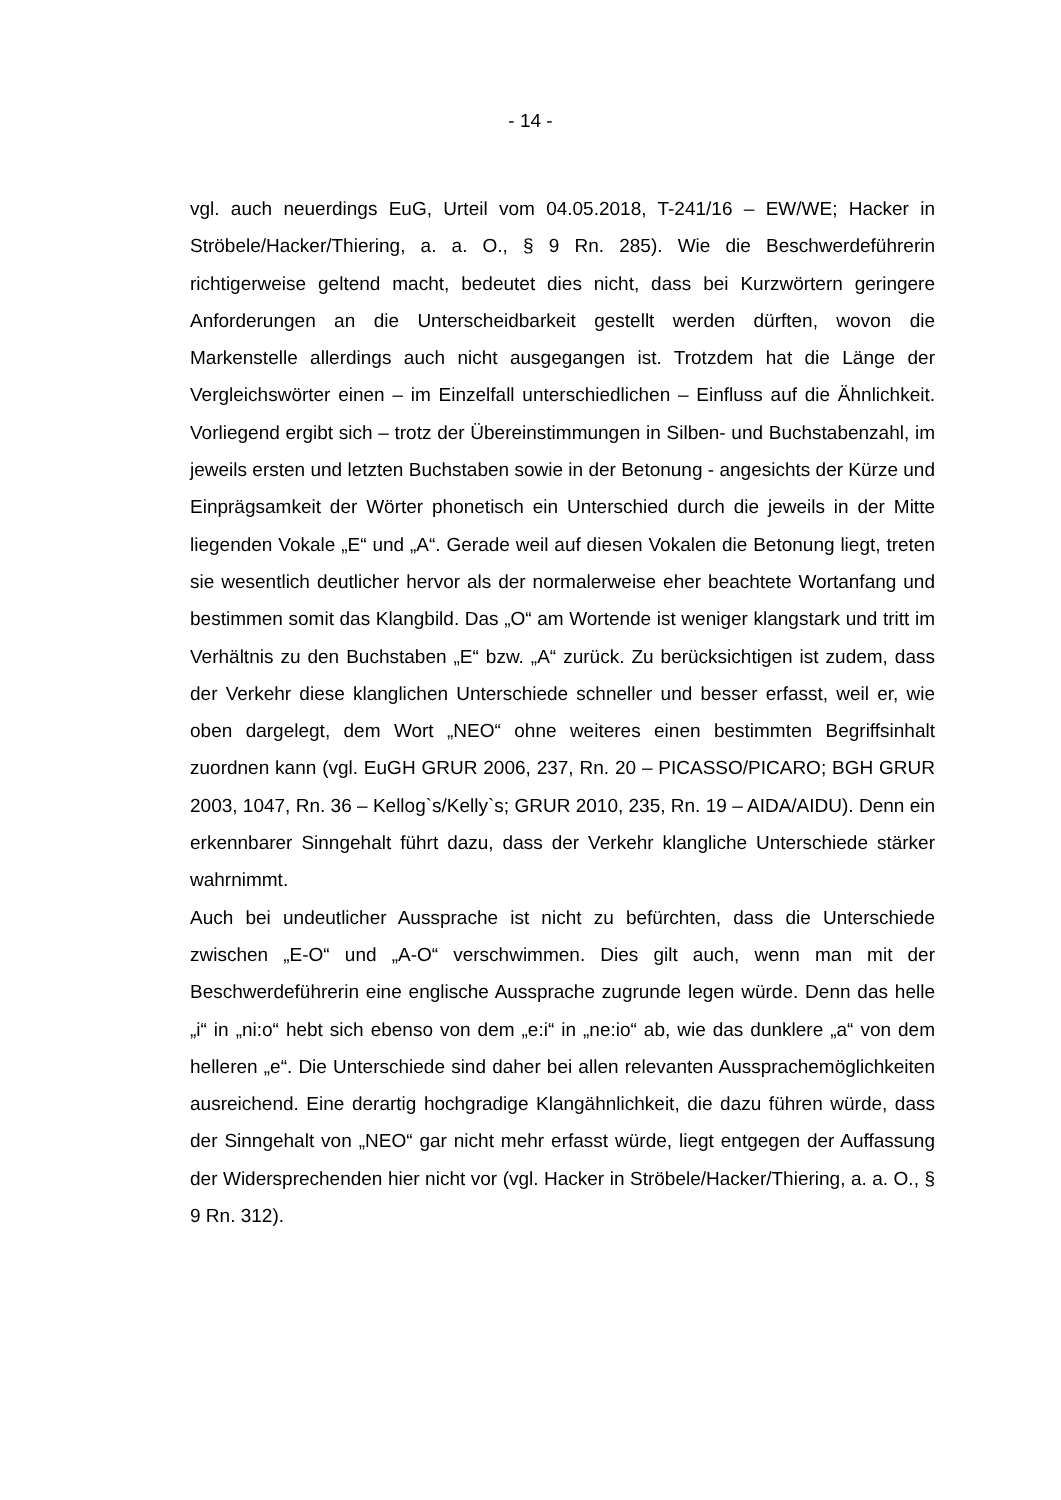- 14 -
vgl. auch neuerdings EuG, Urteil vom 04.05.2018, T-241/16 – EW/WE; Hacker in Ströbele/Hacker/Thiering, a. a. O., § 9 Rn. 285). Wie die Beschwerdeführe­rin richtigerweise geltend macht, bedeutet dies nicht, dass bei Kurzwörtern ge­ringere Anforderungen an die Unterscheidbarkeit gestellt werden dürften, wo­von die Markenstelle allerdings auch nicht ausgegangen ist. Trotzdem hat die Länge der Vergleichswörter einen – im Einzelfall unterschiedlichen – Einfluss auf die Ähnlichkeit. Vorliegend ergibt sich – trotz der Übereinstimmungen in Silben- und Buchstabenzahl, im jeweils ersten und letzten Buchstaben sowie in der Betonung - angesichts der Kürze und Einprägsamkeit der Wörter pho­netisch ein Unterschied durch die jeweils in der Mitte liegenden Vokale „E“ und „A“. Gerade weil auf diesen Vokalen die Betonung liegt, treten sie wesentlich deutlicher hervor als der normalerweise eher beachtete Wortanfang und be­stimmen somit das Klangbild. Das „O“ am Wortende ist weniger klangstark und tritt im Verhältnis zu den Buchstaben „E“ bzw. „A“ zurück. Zu berücksich­tigen ist zudem, dass der Verkehr diese klanglichen Unterschiede schneller und besser erfasst, weil er, wie oben dargelegt, dem Wort „NEO“ ohne weite­res einen bestimmten Begriffsinhalt zuordnen kann (vgl. EuGH GRUR 2006, 237, Rn. 20 – PICASSO/PICARO; BGH GRUR 2003, 1047, Rn. 36 – Kel­log`s/Kelly`s; GRUR 2010, 235, Rn. 19 – AIDA/AIDU). Denn ein erkennbarer Sinngehalt führt dazu, dass der Verkehr klangliche Unterschiede stärker wahrnimmt.
Auch bei undeutlicher Aussprache ist nicht zu befürchten, dass die Unter­schiede zwischen „E-O“ und „A-O“ verschwimmen. Dies gilt auch, wenn man mit der Beschwerdeführerin eine englische Aussprache zugrunde legen würde. Denn das helle „i“ in „ni:o“ hebt sich ebenso von dem „e:i“ in „ne:io“ ab, wie das dunklere „a“ von dem helleren „e“. Die Unterschiede sind daher bei allen relevanten Aussprachemöglichkeiten ausreichend. Eine derartig hoch­gradige Klangähnlichkeit, die dazu führen würde, dass der Sinngehalt von „NEO“ gar nicht mehr erfasst würde, liegt entgegen der Auffassung der Wider­sprechenden hier nicht vor (vgl. Hacker in Ströbele/Hacker/Thiering, a. a. O., § 9 Rn. 312).